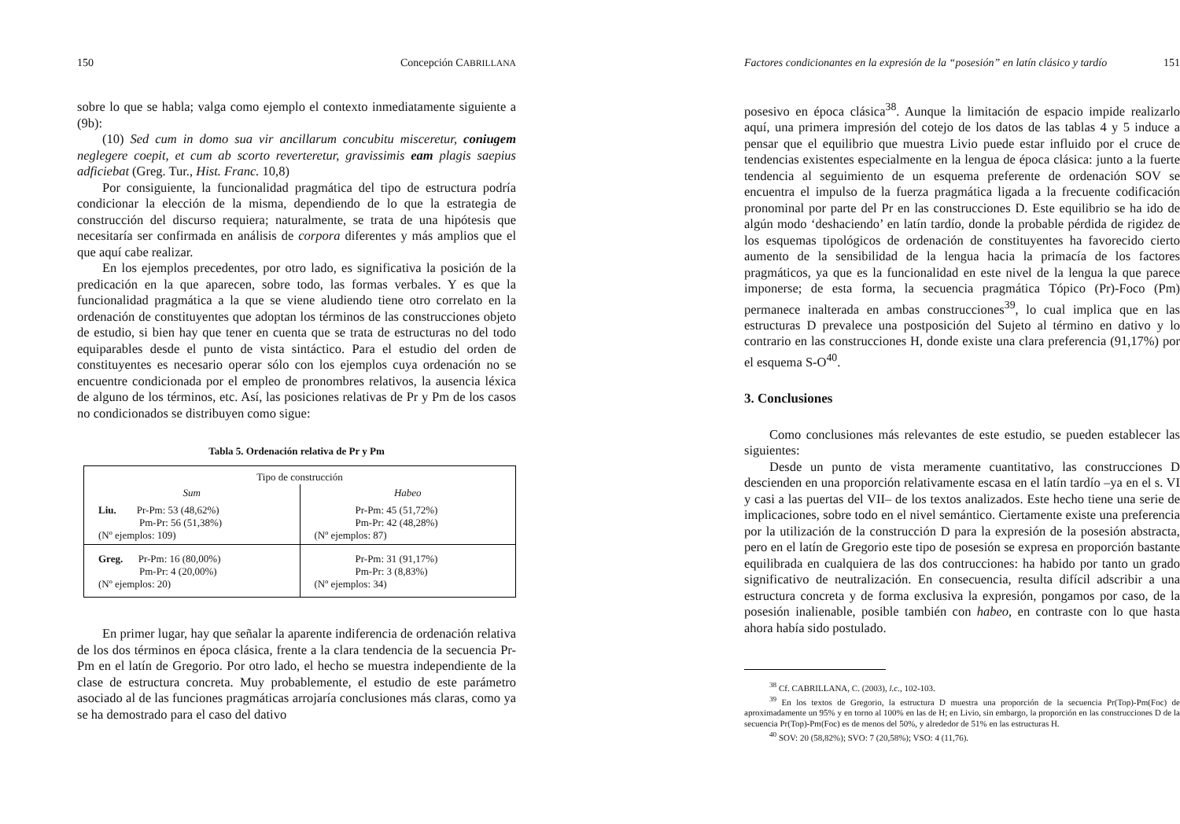150 Concepción CABRILLANA
sobre lo que se habla; valga como ejemplo el contexto inmediatamente siguiente a (9b):
(10) Sed cum in domo sua vir ancillarum concubitu misceretur, coniugem neglegere coepit, et cum ab scorto reverteretur, gravissimis eam plagis saepius adficiebat (Greg. Tur., Hist. Franc. 10,8)
Por consiguiente, la funcionalidad pragmática del tipo de estructura podría condicionar la elección de la misma, dependiendo de lo que la estrategia de construcción del discurso requiera; naturalmente, se trata de una hipótesis que necesitaría ser confirmada en análisis de corpora diferentes y más amplios que el que aquí cabe realizar.
En los ejemplos precedentes, por otro lado, es significativa la posición de la predicación en la que aparecen, sobre todo, las formas verbales. Y es que la funcionalidad pragmática a la que se viene aludiendo tiene otro correlato en la ordenación de constituyentes que adoptan los términos de las construcciones objeto de estudio, si bien hay que tener en cuenta que se trata de estructuras no del todo equiparables desde el punto de vista sintáctico. Para el estudio del orden de constituyentes es necesario operar sólo con los ejemplos cuya ordenación no se encuentre condicionada por el empleo de pronombres relativos, la ausencia léxica de alguno de los términos, etc. Así, las posiciones relativas de Pr y Pm de los casos no condicionados se distribuyen como sigue:
Tabla 5. Ordenación relativa de Pr y Pm
| Tipo de construcción | |
| --- | --- |
| Sum | Habeo |
| Liu. Pr-Pm: 53 (48,62%) Pm-Pr: 56 (51,38%) (Nº ejemplos: 109) | Pr-Pm: 45 (51,72%) Pm-Pr: 42 (48,28%) (Nº ejemplos: 87) |
| Greg. Pr-Pm: 16 (80,00%) Pm-Pr: 4 (20,00%) (Nº ejemplos: 20) | Pr-Pm: 31 (91,17%) Pm-Pr: 3 (8,83%) (Nº ejemplos: 34) |
En primer lugar, hay que señalar la aparente indiferencia de ordenación relativa de los dos términos en época clásica, frente a la clara tendencia de la secuencia Pr-Pm en el latín de Gregorio. Por otro lado, el hecho se muestra independiente de la clase de estructura concreta. Muy probablemente, el estudio de este parámetro asociado al de las funciones pragmáticas arrojaría conclusiones más claras, como ya se ha demostrado para el caso del dativo
Factores condicionantes en la expresión de la “posesión” en latín clásico y tardío 151
posesivo en época clásica<sup>38</sup>. Aunque la limitación de espacio impide realizarlo aquí, una primera impresión del cotejo de los datos de las tablas 4 y 5 induce a pensar que el equilibrio que muestra Livio puede estar influido por el cruce de tendencias existentes especialmente en la lengua de época clásica: junto a la fuerte tendencia al seguimiento de un esquema preferente de ordenación SOV se encuentra el impulso de la fuerza pragmática ligada a la frecuente codificación pronominal por parte del Pr en las construcciones D. Este equilibrio se ha ido de algún modo ‘deshaciendo’ en latín tardío, donde la probable pérdida de rigidez de los esquemas tipológicos de ordenación de constituyentes ha favorecido cierto aumento de la sensibilidad de la lengua hacia la primacía de los factores pragmáticos, ya que es la funcionalidad en este nivel de la lengua la que parece imponerse; de esta forma, la secuencia pragmática Tópico (Pr)-Foco (Pm) permanece inalterada en ambas construcciones<sup>39</sup>, lo cual implica que en las estructuras D prevalece una postposición del Sujeto al término en dativo y lo contrario en las construcciones H, donde existe una clara preferencia (91,17%) por el esquema S-O<sup>40</sup>.
3. Conclusiones
Como conclusiones más relevantes de este estudio, se pueden establecer las siguientes:
Desde un punto de vista meramente cuantitativo, las construcciones D descienden en una proporción relativamente escasa en el latín tardío –ya en el s. VI y casi a las puertas del VII– de los textos analizados. Este hecho tiene una serie de implicaciones, sobre todo en el nivel semántico. Ciertamente existe una preferencia por la utilización de la construcción D para la expresión de la posesión abstracta, pero en el latín de Gregorio este tipo de posesión se expresa en proporción bastante equilibrada en cualquiera de las dos contrucciones: ha habido por tanto un grado significativo de neutralización. En consecuencia, resulta difícil adscribir a una estructura concreta y de forma exclusiva la expresión, pongamos por caso, de la posesión inalienable, posible también con habeo, en contraste con lo que hasta ahora había sido postulado.
<sup>38</sup> Cf. CABRILLANA, C. (2003), l.c., 102-103.
<sup>39</sup> En los textos de Gregorio, la estructura D muestra una proporción de la secuencia Pr(Top)-Pm(Foc) de aproximadamente un 95% y en torno al 100% en las de H; en Livio, sin embargo, la proporción en las construcciones D de la secuencia Pr(Top)-Pm(Foc) es de menos del 50%, y alrededor de 51% en las estructuras H.
<sup>40</sup> SOV: 20 (58,82%); SVO: 7 (20,58%); VSO: 4 (11,76).